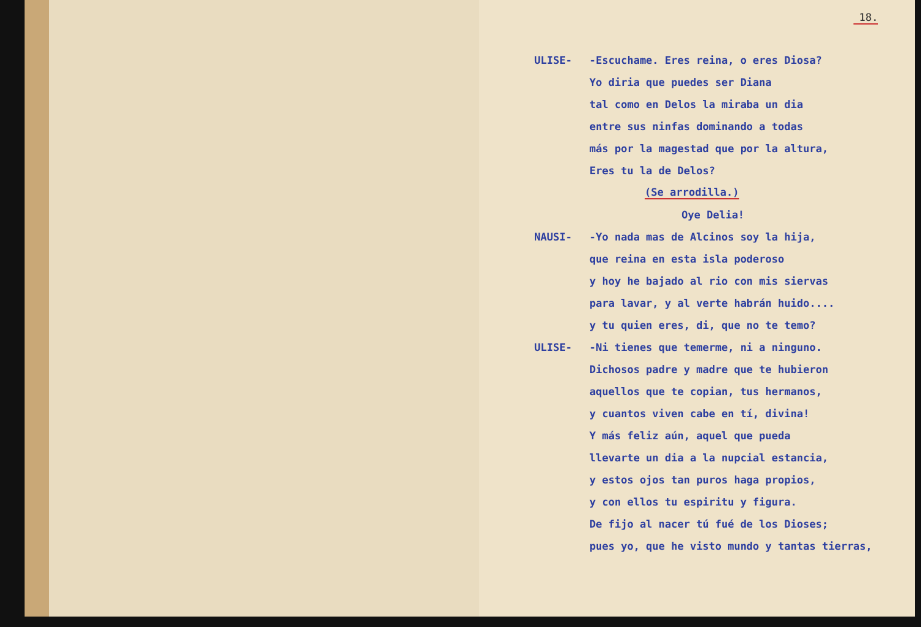18.
ULISE- -Escuchame. Eres reina, o eres Diosa?
Yo diria que puedes ser Diana
tal como en Delos la miraba un dia
entre sus ninfas dominando a todas
más por la magestad que por la altura,
Eres tu la de Delos?
(Se arrodilla.)
Oye Delia!
NAUSI- -Yo nada mas de Alcinos soy la hija,
que reina en esta isla poderoso
y hoy he bajado al rio con mis siervas
para lavar, y al verte habrán huido....
y tu quien eres, di, que no te temo?
ULISE- -Ni tienes que temerme, ni a ninguno.
Dichosos padre y madre que te hubieron
aquellos que te copian, tus hermanos,
y cuantos viven cabe en tí, divina!
Y más feliz aún, aquel que pueda
llevarte un dia a la nupcial estancia,
y estos ojos tan puros haga propios,
y con ellos tu espiritu y figura.
De fijo al nacer tú fué de los Dioses;
pues yo, que he visto mundo y tantas tierras,